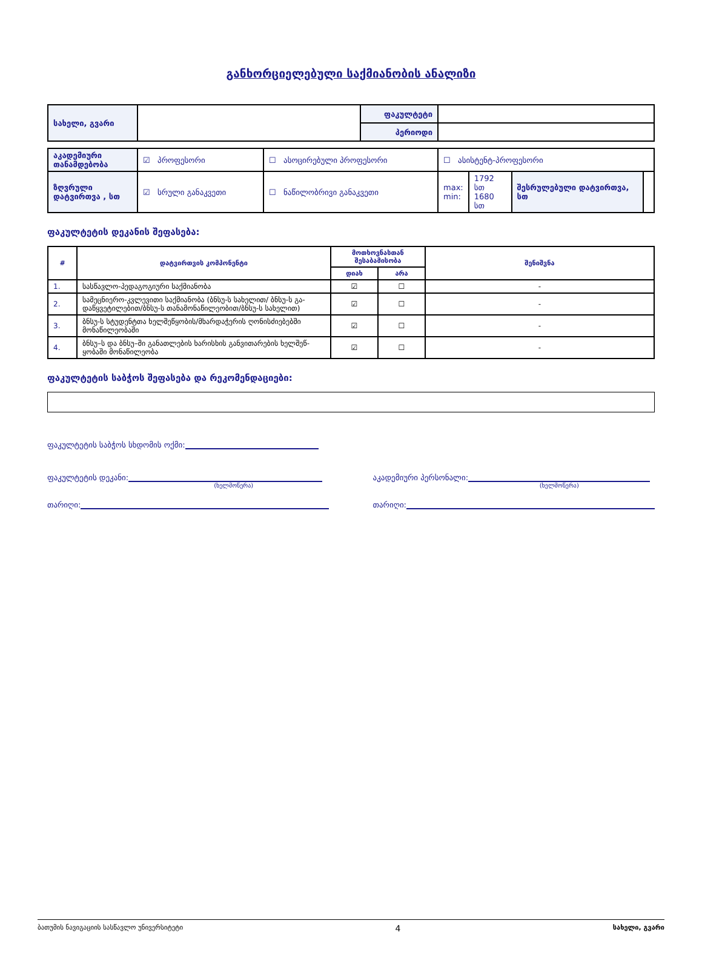განხორციელებული საქმიანობის ანალიზი
| სახელი, გვარი | | ფაკულტეტი | |
| | | პერიოდი | |
| აკადემიური თანამდებობა | ☑ პროფესორი | ☐ ასოცირებული პროფესორი | ☐ ასისტენტ-პროფესორი | | | |
| ზღვრული დატვირთვა , სთ | ☑ სრული განაკვეთი | ☐ ნაწილობრივი განაკვეთი | max: min: | 1792 სთ 1680 სთ | შესრულებული დატვირთვა, სთ | |
ფაკულტეტის დეკანის შეფასება:
| # | დატვირთვის კომპონენტი | მოთხოვნასთან შესაბამისობა | | შენიშვნა |
| --- | --- | --- | --- | --- |
| | | დიახ | არა | |
| 1. | სასწავლო-პედაგოგიური საქმიანობა | ☑ | ☐ | - |
| 2. | სამეცნიერო-კვლევითი საქმიანობა (ბნსუ-ს სახელით/ ბნსუ-ს გა-დაწყვეტილებით/ბნსუ-ს თანამონაწილეობით/ბნსუ-ს სახელით) | ☑ | ☐ | - |
| 3. | ბნსუ-ს სტუდენტთა ხელშეწყობის/მხარდაჭერის ღონისძიებებში მონაწილეობაში | ☑ | ☐ | - |
| 4. | ბნსუ–ს და ბნსუ–ში განათლების ხარისხის განვითარების ხელშეწ-ყობაში მონაწილეობა | ☑ | ☐ | - |
ფაკულტეტის საბჭოს შეფასება და რეკომენდაციები:
ფაკულტეტის საბჭოს სხდომის ოქმი:
ფაკულტეტის დეკანი:
(ხელმოწერა)
თარიღი:
აკადემიური პერსონალი:
(ხელმოწერა)
თარიღი:
ბათუმის ნავიგაციის სასწავლო უნივერსიტეტი 4 სახელი, გვარი